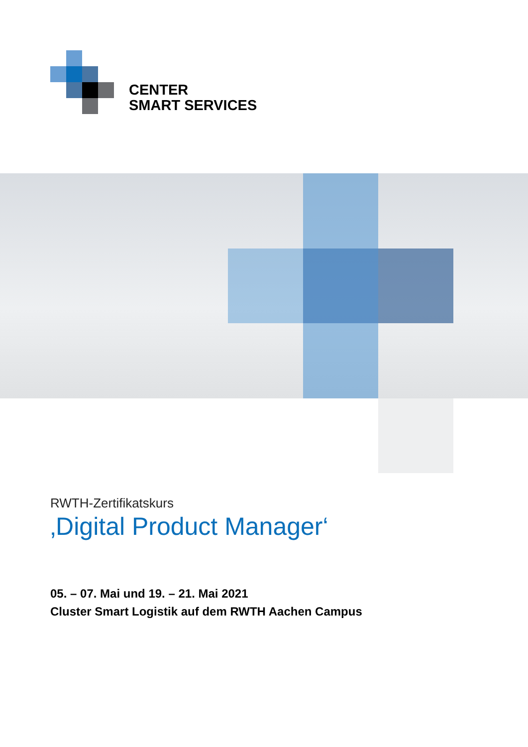CENTER
SMART SERVICES
RWTH-Zertifikatskurs
‚Digital Product Manager‘
05. – 07. Mai und 19. – 21. Mai 2021
Cluster Smart Logistik auf dem RWTH Aachen Campus